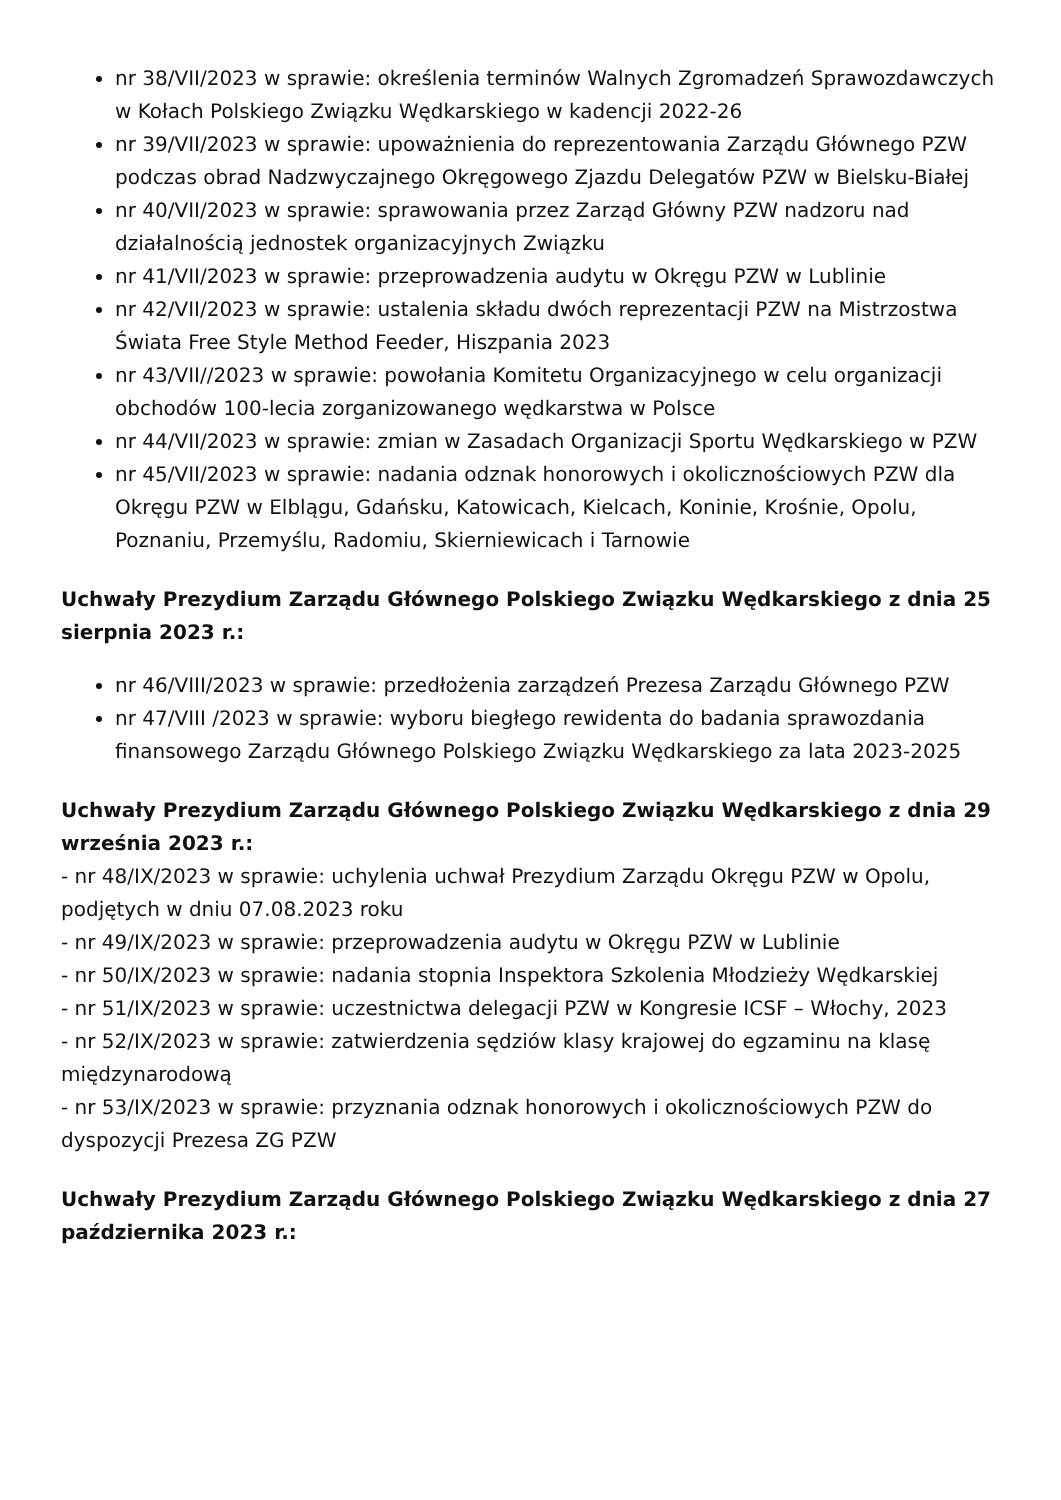nr 38/VII/2023 w sprawie: określenia terminów Walnych Zgromadzeń Sprawozdawczych w Kołach Polskiego Związku Wędkarskiego w kadencji 2022-26
nr 39/VII/2023 w sprawie: upoważnienia do reprezentowania Zarządu Głównego PZW podczas obrad Nadzwyczajnego Okręgowego Zjazdu Delegatów PZW w Bielsku-Białej
nr 40/VII/2023 w sprawie: sprawowania przez Zarząd Główny PZW nadzoru nad działalnością jednostek organizacyjnych Związku
nr 41/VII/2023 w sprawie: przeprowadzenia audytu w Okręgu PZW w Lublinie
nr 42/VII/2023 w sprawie: ustalenia składu dwóch reprezentacji PZW na Mistrzostwa Świata Free Style Method Feeder, Hiszpania 2023
nr 43/VII//2023 w sprawie: powołania Komitetu Organizacyjnego w celu organizacji obchodów 100-lecia zorganizowanego wędkarstwa w Polsce
nr 44/VII/2023 w sprawie: zmian w Zasadach Organizacji Sportu Wędkarskiego w PZW
nr 45/VII/2023 w sprawie: nadania odznak honorowych i okolicznościowych PZW dla Okręgu PZW w Elblągu, Gdańsku, Katowicach, Kielcach, Koninie, Krośnie, Opolu, Poznaniu, Przemyślu, Radomiu, Skierniewicach i Tarnowie
Uchwały Prezydium Zarządu Głównego Polskiego Związku Wędkarskiego z dnia 25 sierpnia 2023 r.:
nr 46/VIII/2023 w sprawie: przedłożenia zarządzeń Prezesa Zarządu Głównego PZW
nr 47/VIII /2023 w sprawie: wyboru biegłego rewidenta do badania sprawozdania finansowego Zarządu Głównego Polskiego Związku Wędkarskiego za lata 2023-2025
Uchwały Prezydium Zarządu Głównego Polskiego Związku Wędkarskiego z dnia 29 września 2023 r.:
- nr 48/IX/2023 w sprawie: uchylenia uchwał Prezydium Zarządu Okręgu PZW w Opolu, podjętych w dniu 07.08.2023 roku
- nr 49/IX/2023 w sprawie: przeprowadzenia audytu w Okręgu PZW w Lublinie
- nr 50/IX/2023 w sprawie: nadania stopnia Inspektora Szkolenia Młodzieży Wędkarskiej
- nr 51/IX/2023 w sprawie: uczestnictwa delegacji PZW w Kongresie ICSF – Włochy, 2023
- nr 52/IX/2023 w sprawie: zatwierdzenia sędziów klasy krajowej do egzaminu na klasę międzynarodową
- nr 53/IX/2023 w sprawie: przyznania odznak honorowych i okolicznościowych PZW do dyspozycji Prezesa ZG PZW
Uchwały Prezydium Zarządu Głównego Polskiego Związku Wędkarskiego z dnia 27 października 2023 r.: